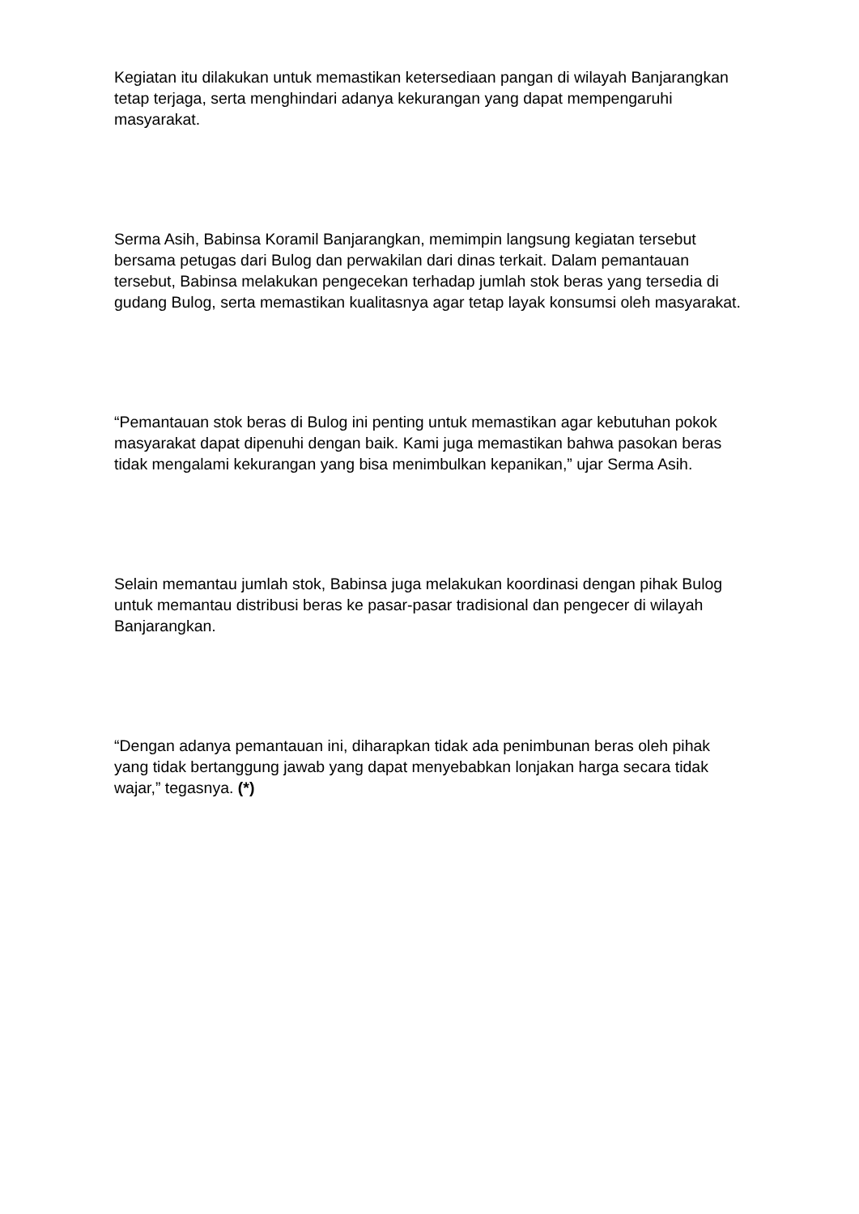Kegiatan itu dilakukan untuk memastikan ketersediaan pangan di wilayah Banjarangkan tetap terjaga, serta menghindari adanya kekurangan yang dapat mempengaruhi masyarakat.
Serma Asih, Babinsa Koramil Banjarangkan, memimpin langsung kegiatan tersebut bersama petugas dari Bulog dan perwakilan dari dinas terkait. Dalam pemantauan tersebut, Babinsa melakukan pengecekan terhadap jumlah stok beras yang tersedia di gudang Bulog, serta memastikan kualitasnya agar tetap layak konsumsi oleh masyarakat.
“Pemantauan stok beras di Bulog ini penting untuk memastikan agar kebutuhan pokok masyarakat dapat dipenuhi dengan baik. Kami juga memastikan bahwa pasokan beras tidak mengalami kekurangan yang bisa menimbulkan kepanikan,” ujar Serma Asih.
Selain memantau jumlah stok, Babinsa juga melakukan koordinasi dengan pihak Bulog untuk memantau distribusi beras ke pasar-pasar tradisional dan pengecer di wilayah Banjarangkan.
“Dengan adanya pemantauan ini, diharapkan tidak ada penimbunan beras oleh pihak yang tidak bertanggung jawab yang dapat menyebabkan lonjakan harga secara tidak wajar,” tegasnya. (*)